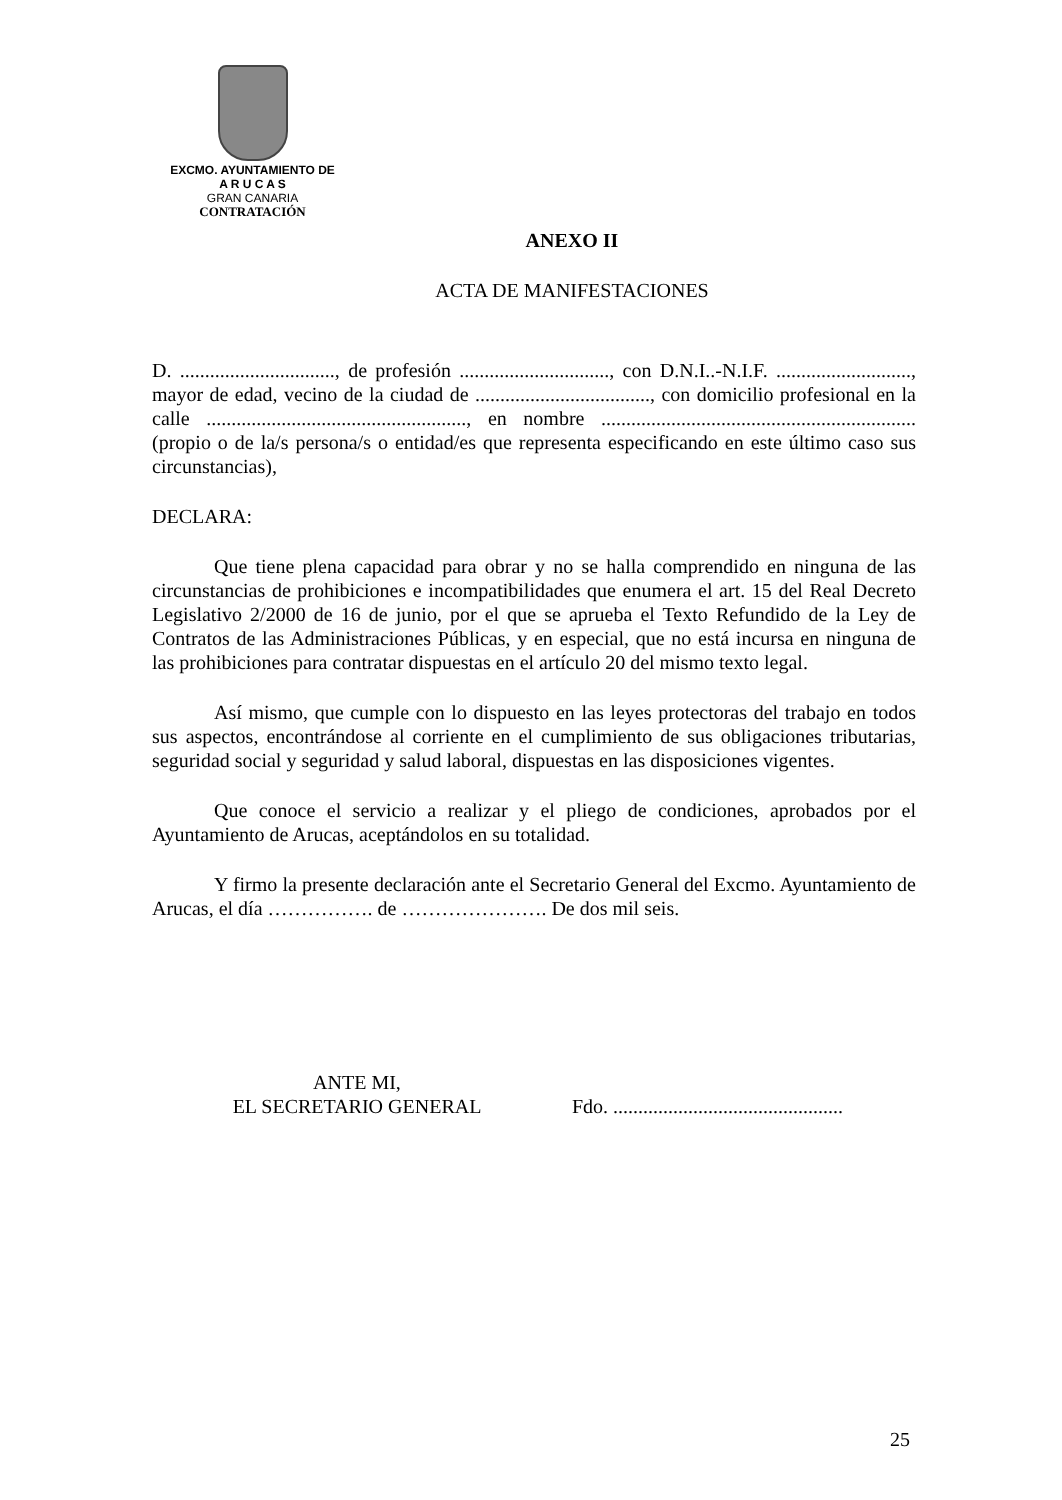EXCMO. AYUNTAMIENTO DE
A R U C A S
GRAN CANARIA
CONTRATACIÓN
ANEXO II
ACTA DE MANIFESTACIONES
D. ..............................., de profesión .............................., con D.N.I..-N.I.F. ..........................., mayor de edad, vecino de la ciudad de ..................................., con domicilio profesional en la calle ...................................................., en nombre ............................................................... (propio o de la/s persona/s o entidad/es que representa especificando en este último caso sus circunstancias),
DECLARA:
Que tiene plena capacidad para obrar y no se halla comprendido en ninguna de las circunstancias de prohibiciones e incompatibilidades que enumera el art. 15 del Real Decreto Legislativo 2/2000 de 16 de junio, por el que se aprueba el Texto Refundido de la Ley de Contratos de las Administraciones Públicas, y en especial, que no está incursa en ninguna de las prohibiciones para contratar dispuestas en el artículo 20 del mismo texto legal.
Así mismo, que cumple con lo dispuesto en las leyes protectoras del trabajo en todos sus aspectos, encontrándose al corriente en el cumplimiento de sus obligaciones tributarias, seguridad social y seguridad y salud laboral, dispuestas en las disposiciones vigentes.
Que conoce el servicio a realizar y el pliego de condiciones, aprobados por el Ayuntamiento de Arucas, aceptándolos en su totalidad.
Y firmo la presente declaración ante el Secretario General del Excmo. Ayuntamiento de Arucas, el día ……………. de …………………. De dos mil seis.
ANTE MI,
EL SECRETARIO GENERAL
Fdo. ..............................................
25